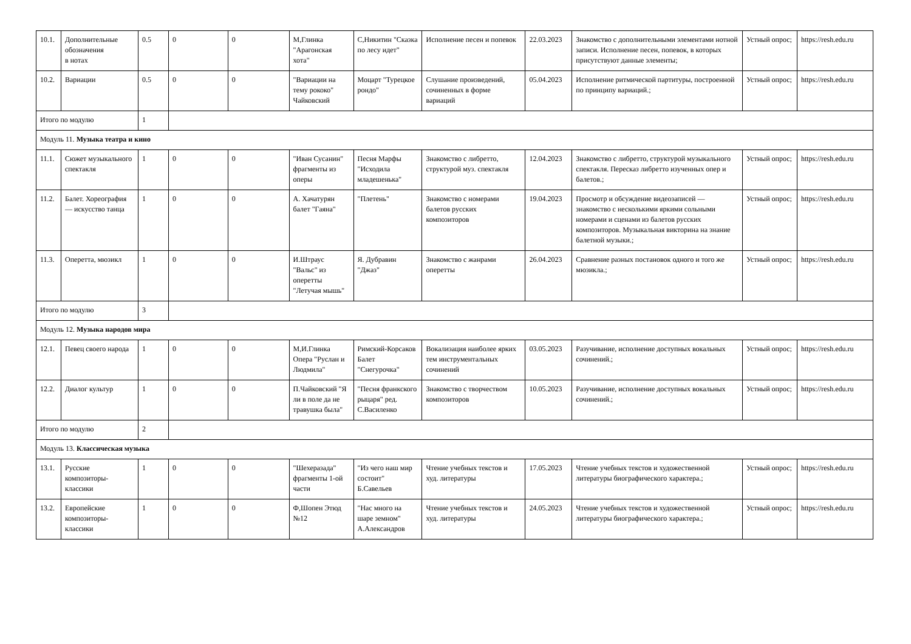| 10.1. | Дополнительные обозначения в нотах | 0.5 | 0 | 0 | М,Глинка "Арагонская хота" | С,Никитин "Сказка по лесу идет" | Исполнение песен и попевок | 22.03.2023 | Знакомство с дополнительными элементами нотной записи. Исполнение песен, попевок, в которых присутствуют данные элементы; | Устный опрос; | https://resh.edu.ru |
| 10.2. | Вариации | 0.5 | 0 | 0 | "Вариации на тему рококо" Чайковский | Моцарт "Турецкое рондо" | Слушание произведений, сочиненных в форме вариаций | 05.04.2023 | Исполнение ритмической партитуры, построенной по принципу вариаций.; | Устный опрос; | https://resh.edu.ru |
| Итого по модулю | | 1 | | | | | | | | | |
| Модуль 11. Музыка театра и кино | | | | | | | | | | | |
| 11.1. | Сюжет музыкального спектакля | 1 | 0 | 0 | "Иван Сусанин" фрагменты из оперы | Песня Марфы "Исходила младешенька" | Знакомство с либретто, структурой муз. спектакля | 12.04.2023 | Знакомство с либретто, структурой музыкального спектакля. Пересказ либретто изученных опер и балетов.; | Устный опрос; | https://resh.edu.ru |
| 11.2. | Балет. Хореография — искусство танца | 1 | 0 | 0 | А. Хачатурян балет "Гаяна" | "Плетень" | Знакомство с номерами балетов русских композиторов | 19.04.2023 | Просмотр и обсуждение видеозаписей — знакомство с несколькими яркими сольными номерами и сценами из балетов русских композиторов. Музыкальная викторина на знание балетной музыки.; | Устный опрос; | https://resh.edu.ru |
| 11.3. | Оперетта, мюзикл | 1 | 0 | 0 | И.Штраус "Вальс" из оперетты "Летучая мышь" | Я. Дубравин "Джаз" | Знакомство с жанрами оперетты | 26.04.2023 | Сравнение разных постановок одного и того же мюзикла.; | Устный опрос; | https://resh.edu.ru |
| Итого по модулю | | 3 | | | | | | | | | |
| Модуль 12. Музыка народов мира | | | | | | | | | | | |
| 12.1. | Певец своего народа | 1 | 0 | 0 | М,И.Глинка Опера "Руслан и Людмила" | Римский-Корсаков Балет "Снегурочка" | Вокализация наиболее ярких тем инструментальных сочинений | 03.05.2023 | Разучивание, исполнение доступных вокальных сочинений.; | Устный опрос; | https://resh.edu.ru |
| 12.2. | Диалог культур | 1 | 0 | 0 | П.Чайковский "Я ли в поле да не травушка была" | "Песня франкского рыцаря" ред. С.Василенко | Знакомство с творчеством композиторов | 10.05.2023 | Разучивание, исполнение доступных вокальных сочинений.; | Устный опрос; | https://resh.edu.ru |
| Итого по модулю | | 2 | | | | | | | | | |
| Модуль 13. Классическая музыка | | | | | | | | | | | |
| 13.1. | Русские композиторы-классики | 1 | 0 | 0 | "Шехеразада" фрагменты 1-ой части | "Из чего наш мир состоит" Б.Савельев | Чтение учебных текстов и худ. литературы | 17.05.2023 | Чтение учебных текстов и художественной литературы биографического характера.; | Устный опрос; | https://resh.edu.ru |
| 13.2. | Европейские композиторы-классики | 1 | 0 | 0 | Ф,Шопен Этюд №12 | "Нас много на шаре земном" А.Александров | Чтение учебных текстов и худ. литературы | 24.05.2023 | Чтение учебных текстов и художественной литературы биографического характера.; | Устный опрос; | https://resh.edu.ru |